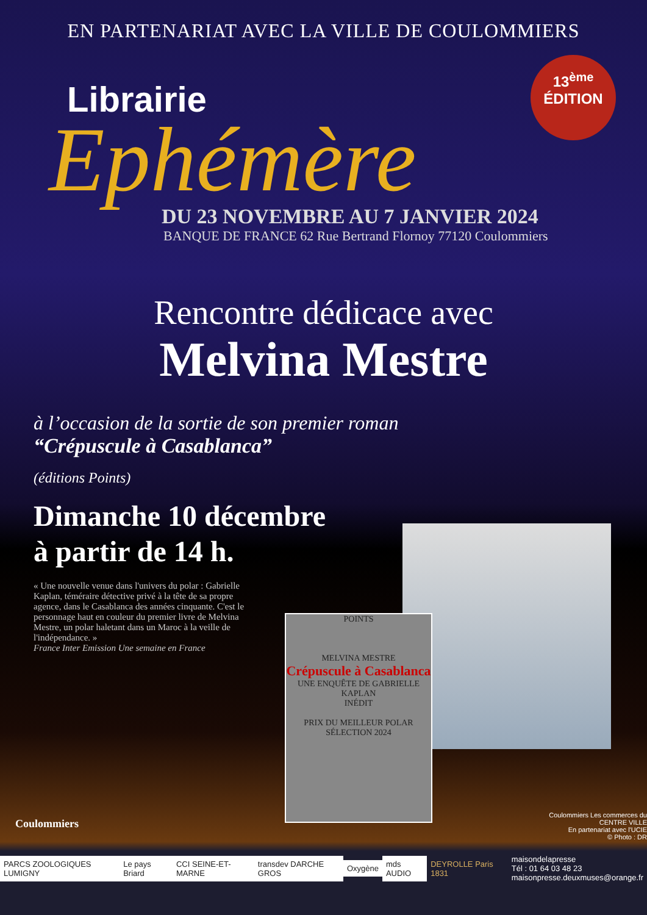EN PARTENARIAT AVEC LA VILLE DE COULOMMIERS
13<sup>ème</sup>
ÉDITION
Librairie
Ephémère
DU 23 NOVEMBRE AU 7 JANVIER 2024
BANQUE DE FRANCE 62 Rue Bertrand Flornoy 77120 Coulommiers
Rencontre dédicace avec
Melvina Mestre
à l’occasion de la sortie de son premier roman
“Crépuscule à Casablanca”
(éditions Points)
Dimanche 10 décembre
à partir de 14 h.
« Une nouvelle venue dans l'univers du polar : Gabrielle Kaplan, téméraire détective privé à la tête de sa propre agence, dans le Casablanca des années cinquante. C'est le personnage haut en couleur du premier livre de Melvina Mestre, un polar haletant dans un Maroc à la veille de l'indépendance. »
France Inter Emission Une semaine en France
POINTS
MELVINA MESTRE
Crépuscule à Casablanca
UNE ENQUÊTE DE GABRIELLE KAPLAN
INÉDIT
PRIX DU MEILLEUR POLAR SÉLECTION 2024
Coulommiers
Coulommiers Les commerces du CENTRE VILLE
En partenariat avec l'UCIE
© Photo : DR
PARCS ZOOLOGIQUES LUMIGNY Le pays Briard CCI SEINE-ET-MARNE transdev DARCHE GROS Oxygène mds AUDIO DEYROLLE Paris 1831 maisondelapresse
Tél : 01 64 03 48 23
maisonpresse.deuxmuses@orange.fr